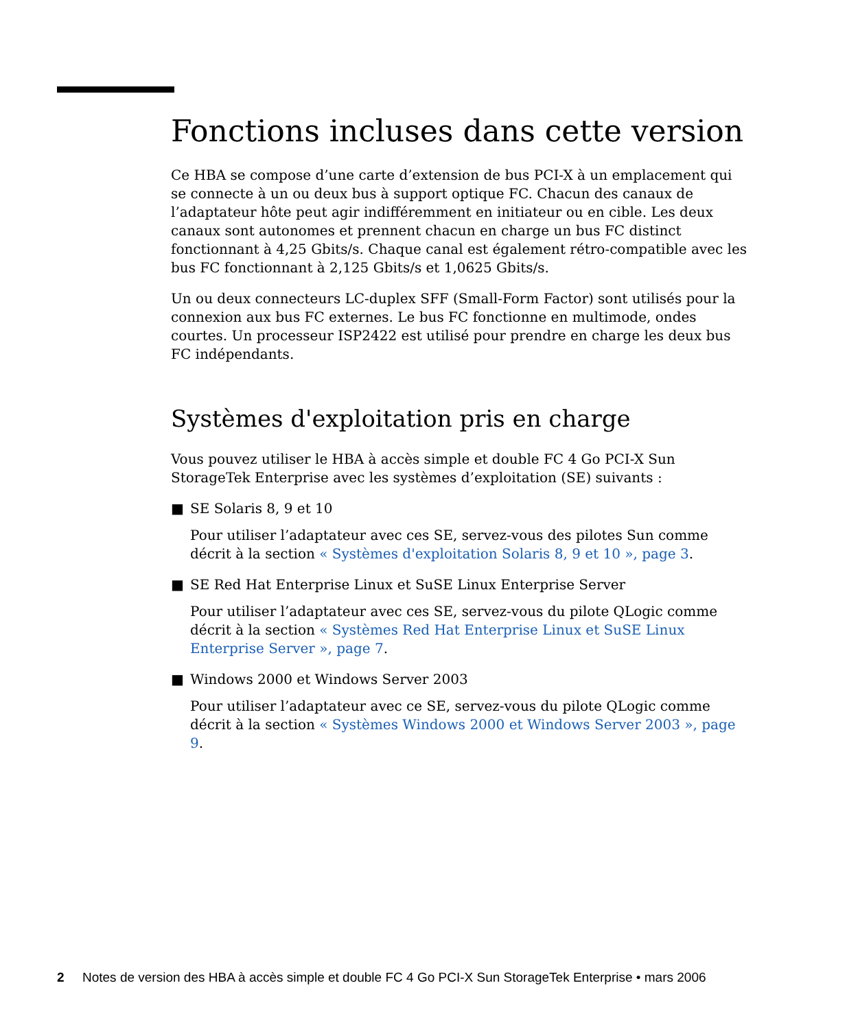Fonctions incluses dans cette version
Ce HBA se compose d’une carte d’extension de bus PCI-X à un emplacement qui se connecte à un ou deux bus à support optique FC. Chacun des canaux de l’adaptateur hôte peut agir indifféremment en initiateur ou en cible. Les deux canaux sont autonomes et prennent chacun en charge un bus FC distinct fonctionnant à 4,25 Gbits/s. Chaque canal est également rétro-compatible avec les bus FC fonctionnant à 2,125 Gbits/s et 1,0625 Gbits/s.
Un ou deux connecteurs LC-duplex SFF (Small-Form Factor) sont utilisés pour la connexion aux bus FC externes. Le bus FC fonctionne en multimode, ondes courtes. Un processeur ISP2422 est utilisé pour prendre en charge les deux bus FC indépendants.
Systèmes d'exploitation pris en charge
Vous pouvez utiliser le HBA à accès simple et double FC 4 Go PCI-X Sun StorageTek Enterprise avec les systèmes d’exploitation (SE) suivants :
■ SE Solaris 8, 9 et 10
Pour utiliser l’adaptateur avec ces SE, servez-vous des pilotes Sun comme décrit à la section « Systèmes d'exploitation Solaris 8, 9 et 10 », page 3.
■ SE Red Hat Enterprise Linux et SuSE Linux Enterprise Server
Pour utiliser l’adaptateur avec ces SE, servez-vous du pilote QLogic comme décrit à la section « Systèmes Red Hat Enterprise Linux et SuSE Linux Enterprise Server », page 7.
■ Windows 2000 et Windows Server 2003
Pour utiliser l’adaptateur avec ce SE, servez-vous du pilote QLogic comme décrit à la section « Systèmes Windows 2000 et Windows Server 2003 », page 9.
2 Notes de version des HBA à accès simple et double FC 4 Go PCI-X Sun StorageTek Enterprise • mars 2006